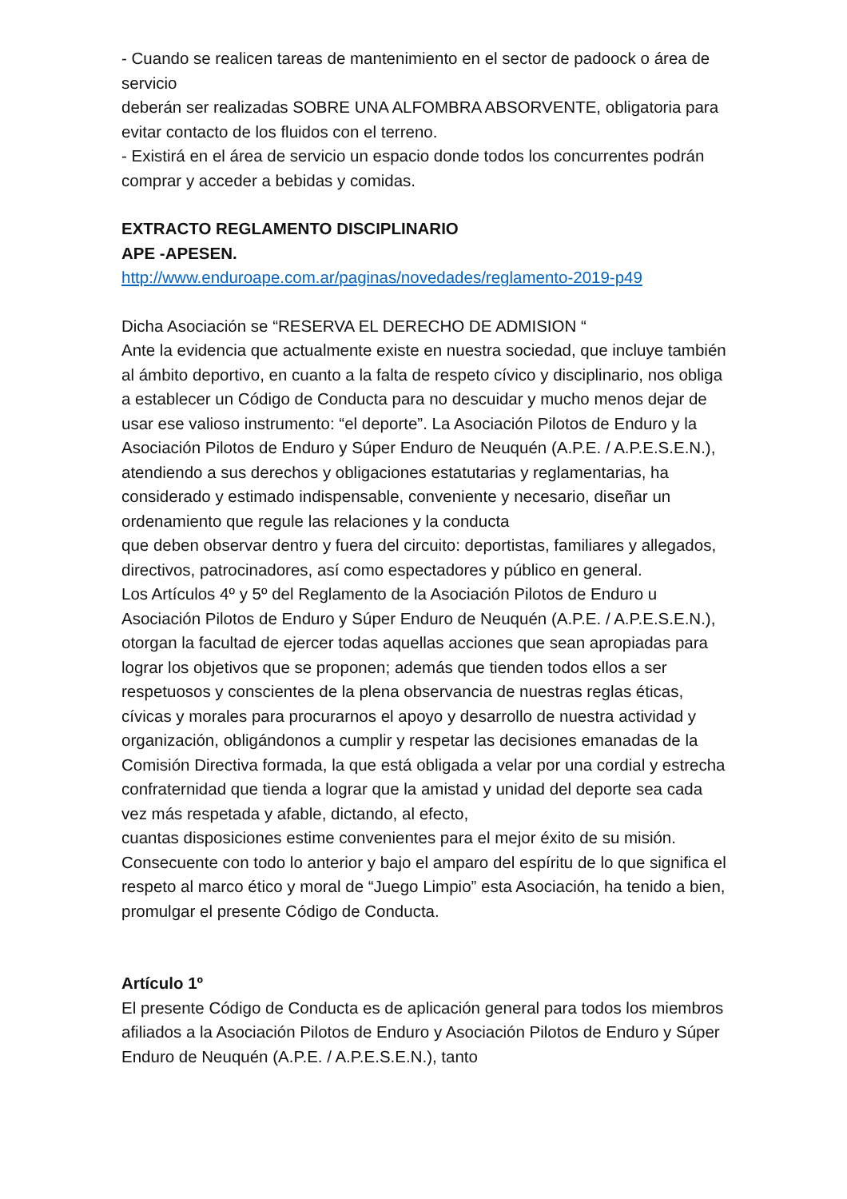- Cuando se realicen tareas de mantenimiento en el sector de padoock o área de servicio
deberán ser realizadas SOBRE UNA ALFOMBRA ABSORVENTE, obligatoria para evitar contacto de los fluidos con el terreno.
- Existirá en el área de servicio un espacio donde todos los concurrentes podrán comprar y acceder a bebidas y comidas.
EXTRACTO REGLAMENTO DISCIPLINARIO
APE -APESEN.
http://www.enduroape.com.ar/paginas/novedades/reglamento-2019-p49
Dicha Asociación se “RESERVA EL DERECHO DE ADMISION “
Ante la evidencia que actualmente existe en nuestra sociedad, que incluye también al ámbito deportivo, en cuanto a la falta de respeto cívico y disciplinario, nos obliga a establecer un Código de Conducta para no descuidar y mucho menos dejar de usar ese valioso instrumento: “el deporte”. La Asociación Pilotos de Enduro y la Asociación Pilotos de Enduro y Súper Enduro de Neuquén (A.P.E. / A.P.E.S.E.N.), atendiendo a sus derechos y obligaciones estatutarias y reglamentarias, ha considerado y estimado indispensable, conveniente y necesario, diseñar un ordenamiento que regule las relaciones y la conducta
que deben observar dentro y fuera del circuito: deportistas, familiares y allegados, directivos, patrocinadores, así como espectadores y público en general.
Los Artículos 4º y 5º del Reglamento de la Asociación Pilotos de Enduro u Asociación Pilotos de Enduro y Súper Enduro de Neuquén (A.P.E. / A.P.E.S.E.N.), otorgan la facultad de ejercer todas aquellas acciones que sean apropiadas para lograr los objetivos que se proponen; además que tienden todos ellos a ser respetuosos y conscientes de la plena observancia de nuestras reglas éticas, cívicas y morales para procurarnos el apoyo y desarrollo de nuestra actividad y organización, obligándonos a cumplir y respetar las decisiones emanadas de la Comisión Directiva formada, la que está obligada a velar por una cordial y estrecha confraternidad que tienda a lograr que la amistad y unidad del deporte sea cada vez más respetada y afable, dictando, al efecto,
cuantas disposiciones estime convenientes para el mejor éxito de su misión. Consecuente con todo lo anterior y bajo el amparo del espíritu de lo que significa el respeto al marco ético y moral de “Juego Limpio” esta Asociación, ha tenido a bien, promulgar el presente Código de Conducta.
Artículo 1º
El presente Código de Conducta es de aplicación general para todos los miembros afiliados a la Asociación Pilotos de Enduro y Asociación Pilotos de Enduro y Súper Enduro de Neuquén (A.P.E. / A.P.E.S.E.N.), tanto